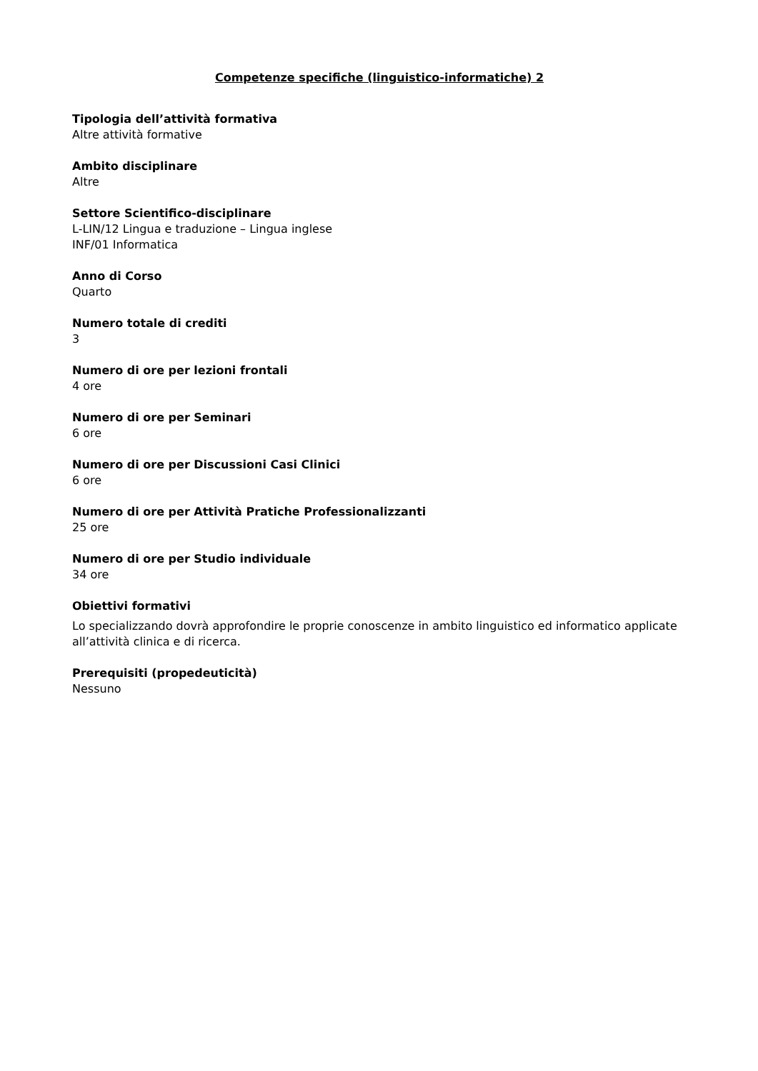Competenze specifiche (linguistico-informatiche) 2
Tipologia dell’attività formativa
Altre attività formative
Ambito disciplinare
Altre
Settore Scientifico-disciplinare
L-LIN/12 Lingua e traduzione – Lingua inglese
INF/01 Informatica
Anno di Corso
Quarto
Numero totale di crediti
3
Numero di ore per lezioni frontali
4 ore
Numero di ore per Seminari
6 ore
Numero di ore per Discussioni Casi Clinici
6 ore
Numero di ore per Attività Pratiche Professionalizzanti
25 ore
Numero di ore per Studio individuale
34 ore
Obiettivi formativi
Lo specializzando dovrà approfondire le proprie conoscenze in ambito linguistico ed informatico applicate all’attività clinica e di ricerca.
Prerequisiti (propedeuticità)
Nessuno